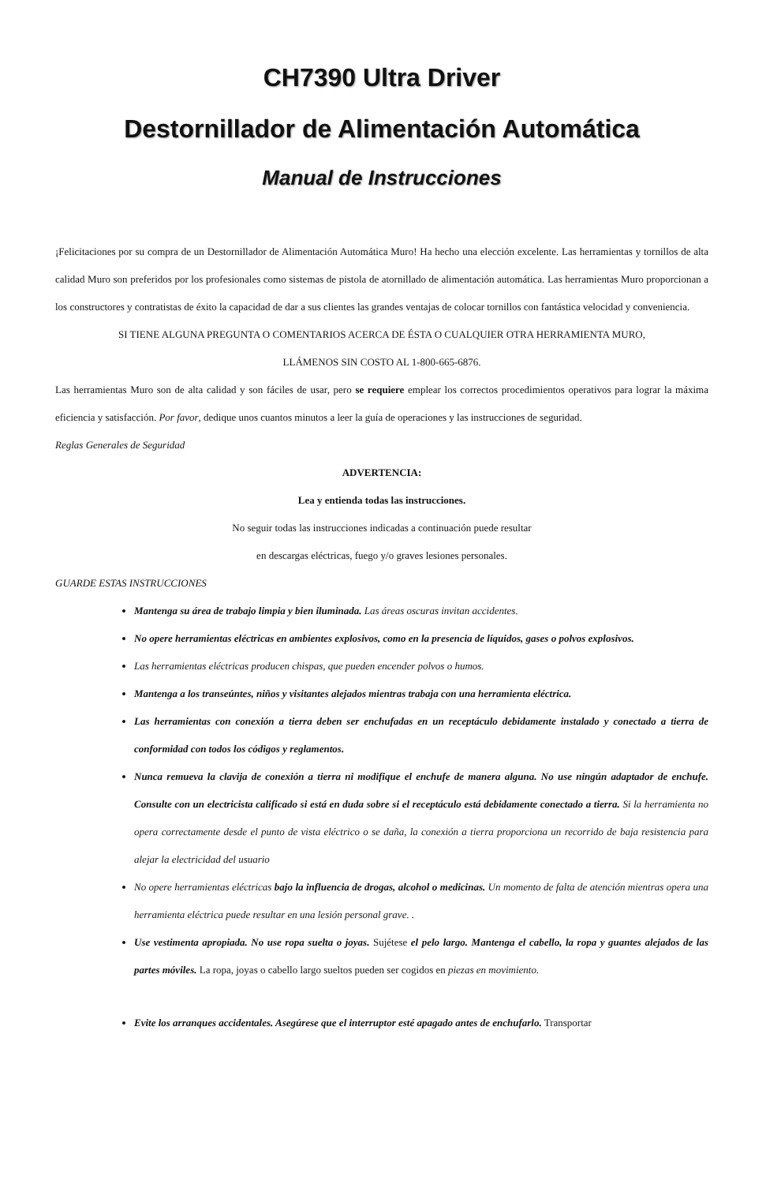CH7390 Ultra Driver
Destornillador de Alimentación Automática
Manual de Instrucciones
¡Felicitaciones por su compra de un Destornillador de Alimentación Automática Muro! Ha hecho una elección excelente. Las herramientas y tornillos de alta calidad Muro son preferidos por los profesionales como sistemas de pistola de atornillado de alimentación automática. Las herramientas Muro proporcionan a los constructores y contratistas de éxito la capacidad de dar a sus clientes las grandes ventajas de colocar tornillos con fantástica velocidad y conveniencia.
SI TIENE ALGUNA PREGUNTA O COMENTARIOS ACERCA DE ÉSTA O CUALQUIER OTRA HERRAMIENTA MURO,
LLÁMENOS SIN COSTO AL 1-800-665-6876.
Las herramientas Muro son de alta calidad y son fáciles de usar, pero se requiere emplear los correctos procedimientos operativos para lograr la máxima eficiencia y satisfacción. Por favor, dedique unos cuantos minutos a leer la guía de operaciones y las instrucciones de seguridad.
Reglas Generales de Seguridad
ADVERTENCIA:
Lea y entienda todas las instrucciones.
No seguir todas las instrucciones indicadas a continuación puede resultar
en descargas eléctricas, fuego y/o graves lesiones personales.
GUARDE ESTAS INSTRUCCIONES
Mantenga su área de trabajo limpia y bien iluminada. Las áreas oscuras invitan accidentes.
No opere herramientas eléctricas en ambientes explosivos, como en la presencia de líquidos, gases o polvos explosivos.
Las herramientas eléctricas producen chispas, que pueden encender polvos o humos.
Mantenga a los transeúntes, niños y visitantes alejados mientras trabaja con una herramienta eléctrica.
Las herramientas con conexión a tierra deben ser enchufadas en un receptáculo debidamente instalado y conectado a tierra de conformidad con todos los códigos y reglamentos.
Nunca remueva la clavija de conexión a tierra ni modifique el enchufe de manera alguna. No use ningún adaptador de enchufe. Consulte con un electricista calificado si está en duda sobre si el receptáculo está debidamente conectado a tierra. Si la herramienta no opera correctamente desde el punto de vista eléctrico o se daña, la conexión a tierra proporciona un recorrido de baja resistencia para alejar la electricidad del usuario
No opere herramientas eléctricas bajo la influencia de drogas, alcohol o medicinas. Un momento de falta de atención mientras opera una herramienta eléctrica puede resultar en una lesión personal grave. .
Use vestimenta apropiada. No use ropa suelta o joyas. Sujétese el pelo largo. Mantenga el cabello, la ropa y guantes alejados de las partes móviles. La ropa, joyas o cabello largo sueltos pueden ser cogidos en piezas en movimiento.
Evite los arranques accidentales. Asegúrese que el interruptor esté apagado antes de enchufarlo. Transportar